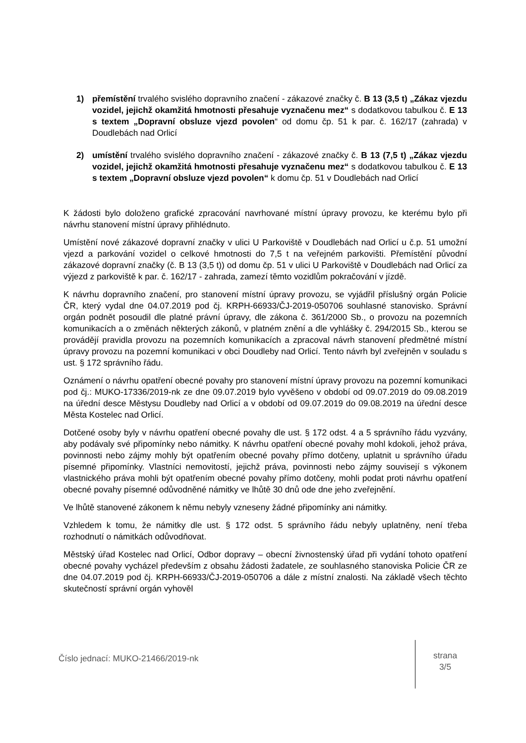1) přemístění trvalého svislého dopravního značení - zákazové značky č. B 13 (3,5 t) „Zákaz vjezdu vozidel, jejichž okamžitá hmotnosti přesahuje vyznačenu mez“ s dodatkovou tabulkou č. E 13 s textem „Dopravní obsluze vjezd povolen“ od domu čp. 51 k par. č. 162/17 (zahrada) v Doudlebách nad Orlicí
2) umístění trvalého svislého dopravního značení - zákazové značky č. B 13 (7,5 t) „Zákaz vjezdu vozidel, jejichž okamžitá hmotnosti přesahuje vyznačenu mez“ s dodatkovou tabulkou č. E 13 s textem „Dopravní obsluze vjezd povolen“ k domu čp. 51 v Doudlebách nad Orlicí
K žádosti bylo doloženo grafické zpracování navrhované místní úpravy provozu, ke kterému bylo při návrhu stanovení místní úpravy přihlédnuto.
Umístění nové zákazové dopravní značky v ulici U Parkoviště v Doudlebách nad Orlicí u č.p. 51 umožní vjezd a parkování vozidel o celkové hmotnosti do 7,5 t na veřejném parkovišti. Přemístění původní zákazové dopravní značky (č. B 13 (3,5 t)) od domu čp. 51 v ulici U Parkoviště v Doudlebách nad Orlicí za výjezd z parkoviště k par. č. 162/17 - zahrada, zamezí těmto vozidlům pokračování v jízdě.
K návrhu dopravního značení, pro stanovení místní úpravy provozu, se vyjádřil příslušný orgán Policie ČR, který vydal dne 04.07.2019 pod čj. KRPH-66933/ČJ-2019-050706 souhlasné stanovisko. Správní orgán podnět posoudil dle platné právní úpravy, dle zákona č. 361/2000 Sb., o provozu na pozemních komunikacích a o změnách některých zákonů, v platném znění a dle vyhlášky č. 294/2015 Sb., kterou se provádějí pravidla provozu na pozemních komunikacích a zpracoval návrh stanovení předmětné místní úpravy provozu na pozemní komunikaci v obci Doudleby nad Orlicí. Tento návrh byl zveřejněn v souladu s ust. § 172 správního řádu.
Oznámení o návrhu opatření obecné povahy pro stanovení místní úpravy provozu na pozemní komunikaci pod čj.: MUKO-17336/2019-nk ze dne 09.07.2019 bylo vyvěšeno v období od 09.07.2019 do 09.08.2019 na úřední desce Městysu Doudleby nad Orlicí a v období od 09.07.2019 do 09.08.2019 na úřední desce Města Kostelec nad Orlicí.
Dotčené osoby byly v návrhu opatření obecné povahy dle ust. § 172 odst. 4 a 5 správního řádu vyzvány, aby podávaly své připomínky nebo námitky. K návrhu opatření obecné povahy mohl kdokoli, jehož práva, povinnosti nebo zájmy mohly být opatřením obecné povahy přímo dotčeny, uplatnit u správního úřadu písemné připomínky. Vlastníci nemovitostí, jejichž práva, povinnosti nebo zájmy souvisejí s výkonem vlastnického práva mohli být opatřením obecné povahy přímo dotčeny, mohli podat proti návrhu opatření obecné povahy písemné odůvodněné námitky ve lhůtě 30 dnů ode dne jeho zveřejnění.
Ve lhůtě stanovené zákonem k němu nebyly vzneseny žádné připomínky ani námitky.
Vzhledem k tomu, že námitky dle ust. § 172 odst. 5 správního řádu nebyly uplatněny, není třeba rozhodnutí o námitkách odůvodňovat.
Městský úřad Kostelec nad Orlicí, Odbor dopravy – obecní živnostenský úřad při vydání tohoto opatření obecné povahy vycházel především z obsahu žádosti žadatele, ze souhlasného stanoviska Policie ČR ze dne 04.07.2019 pod čj. KRPH-66933/ČJ-2019-050706 a dále z místní znalosti. Na základě všech těchto skutečností správní orgán vyhověl
Číslo jednací: MUKO-21466/2019-nk
strana
3/5